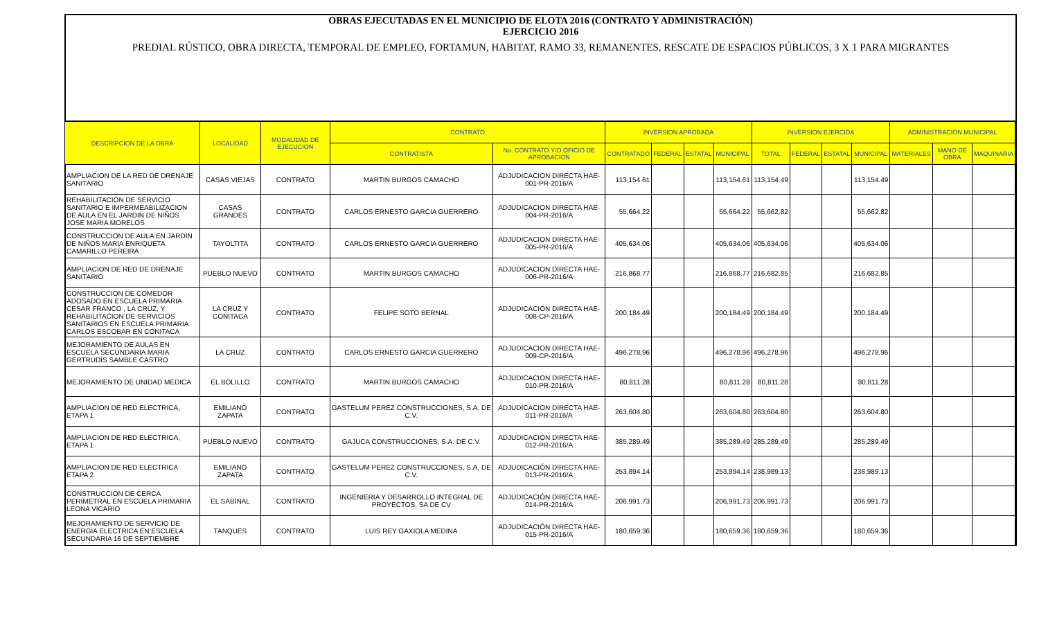OBRAS EJECUTADAS EN EL MUNICIPIO DE ELOTA 2016 (CONTRATO Y ADMINISTRACIÓN)
EJERCICIO 2016
PREDIAL RÚSTICO, OBRA DIRECTA, TEMPORAL DE EMPLEO, FORTAMUN, HABITAT, RAMO 33, REMANENTES, RESCATE DE ESPACIOS PÚBLICOS, 3 X 1 PARA MIGRANTES
| DESCRIPCION DE LA OBRA | LOCALIDAD | MODALIDAD DE EJECUCION | CONTRATO | | INVERSION APROBADA | | | | INVERSION EJERCIDA | | | | ADMINISTRACION MUNICIPAL | | |
| --- | --- | --- | --- | --- | --- | --- | --- | --- | --- | --- | --- | --- | --- | --- | --- |
| | | | CONTRATISTA | No. CONTRATO Y/O OFICIO DE APROBACION | CONTRATADO | FEDERAL | ESTATAL | MUNICIPAL | TOTAL | FEDERAL | ESTATAL | MUNICIPAL | MATERIALES | MANO DE OBRA | MAQUINARIA |
| AMPLIACION DE LA RED DE DRENAJE SANITARIO | CASAS VIEJAS | CONTRATO | MARTIN BURGOS CAMACHO | ADJUDICACION DIRECTA HAE-001-PR-2016/A | 113,154.61 | | | 113,154.61 | 113,154.49 | | | 113,154.49 | | | |
| REHABILITACION DE SERVICIO SANITARIO E IMPERMEABILIZACION DE AULA EN EL JARDIN DE NIÑOS JOSE MARIA MORELOS | CASAS GRANDES | CONTRATO | CARLOS ERNESTO GARCIA GUERRERO | ADJUDICACION DIRECTA HAE-004-PR-2016/A | 55,664.22 | | | 55,664.22 | 55,662.82 | | | 55,662.82 | | | |
| CONSTRUCCION DE AULA EN JARDIN DE NIÑOS MARIA ENRIQUETA CAMARILLO PEREIRA | TAYOLTITA | CONTRATO | CARLOS ERNESTO GARCIA GUERRERO | ADJUDICACION DIRECTA HAE-005-PR-2016/A | 405,634.06 | | | 405,634.06 | 405,634.06 | | | 405,634.06 | | | |
| AMPLIACION DE RED DE DRENAJE SANITARIO | PUEBLO NUEVO | CONTRATO | MARTIN BURGOS CAMACHO | ADJUDICACION DIRECTA HAE-006-PR-2016/A | 216,868.77 | | | 216,868.77 | 216,682.85 | | | 216,682.85 | | | |
| CONSTRUCCION DE COMEDOR ADOSADO EN ESCUELA PRIMARIA CESAR FRANCO , LA CRUZ, Y REHABILITACION DE SERVICIOS SANITARIOS EN ESCUELA PRIMARIA CARLOS ESCOBAR EN CONITACA | LA CRUZ Y CONITACA | CONTRATO | FELIPE SOTO BERNAL | ADJUDICACION DIRECTA HAE-008-CP-2016/A | 200,184.49 | | | 200,184.49 | 200,184.49 | | | 200,184.49 | | | |
| MEJORAMIENTO DE AULAS EN ESCUELA SECUNDARIA MARIA GERTRUDIS SAMBLE CASTRO | LA CRUZ | CONTRATO | CARLOS ERNESTO GARCIA GUERRERO | ADJUDICACION DIRECTA HAE-009-CP-2016/A | 496,278.96 | | | 496,278.96 | 496,278.96 | | | 496,278.96 | | | |
| MEJORAMIENTO DE UNIDAD MEDICA | EL BOLILLO | CONTRATO | MARTIN BURGOS CAMACHO | ADJUDICACION DIRECTA HAE-010-PR-2016/A | 80,811.28 | | | 80,811.28 | 80,811.28 | | | 80,811.28 | | | |
| AMPLIACION DE RED ELECTRICA, ETAPA 1 | EMILIANO ZAPATA | CONTRATO | GASTELUM PEREZ CONSTRUCCIONES, S.A. DE C.V. | ADJUDICACION DIRECTA HAE-011-PR-2016/A | 263,604.80 | | | 263,604.80 | 263,604.80 | | | 263,604.80 | | | |
| AMPLIACION DE RED ELECTRICA, ETAPA 1 | PUEBLO NUEVO | CONTRATO | GAJUCA CONSTRUCCIONES, S.A. DE C.V. | ADJUDICACIÓN DIRECTA HAE-012-PR-2016/A | 385,289.49 | | | 385,289.49 | 285,289.49 | | | 285,289.49 | | | |
| AMPLIACION DE RED ELECTRICA ETAPA 2 | EMILIANO ZAPATA | CONTRATO | GASTELUM PEREZ CONSTRUCCIONES, S.A. DE C.V. | ADJUDICACIÓN DIRECTA HAE-013-PR-2016/A | 253,894.14 | | | 253,894.14 | 238,989.13 | | | 238,989.13 | | | |
| CONSTRUCCION DE CERCA PERIMETRAL EN ESCUELA PRIMARIA LEONA VICARIO | EL SABINAL | CONTRATO | INGENIERIA Y DESARROLLO INTEGRAL DE PROYECTOS, SA DE CV | ADJUDICACIÓN DIRECTA HAE-014-PR-2016/A | 206,991.73 | | | 206,991.73 | 206,991.73 | | | 206,991.73 | | | |
| MEJORAMIENTO DE SERVICIO DE ENERGIA ELECTRICA EN ESCUELA SECUNDARIA 16 DE SEPTIEMBRE | TANQUES | CONTRATO | LUIS REY GAXIOLA MEDINA | ADJUDICACIÓN DIRECTA HAE-015-PR-2016/A | 180,659.36 | | | 180,659.36 | 180,659.36 | | | 180,659.36 | | | |